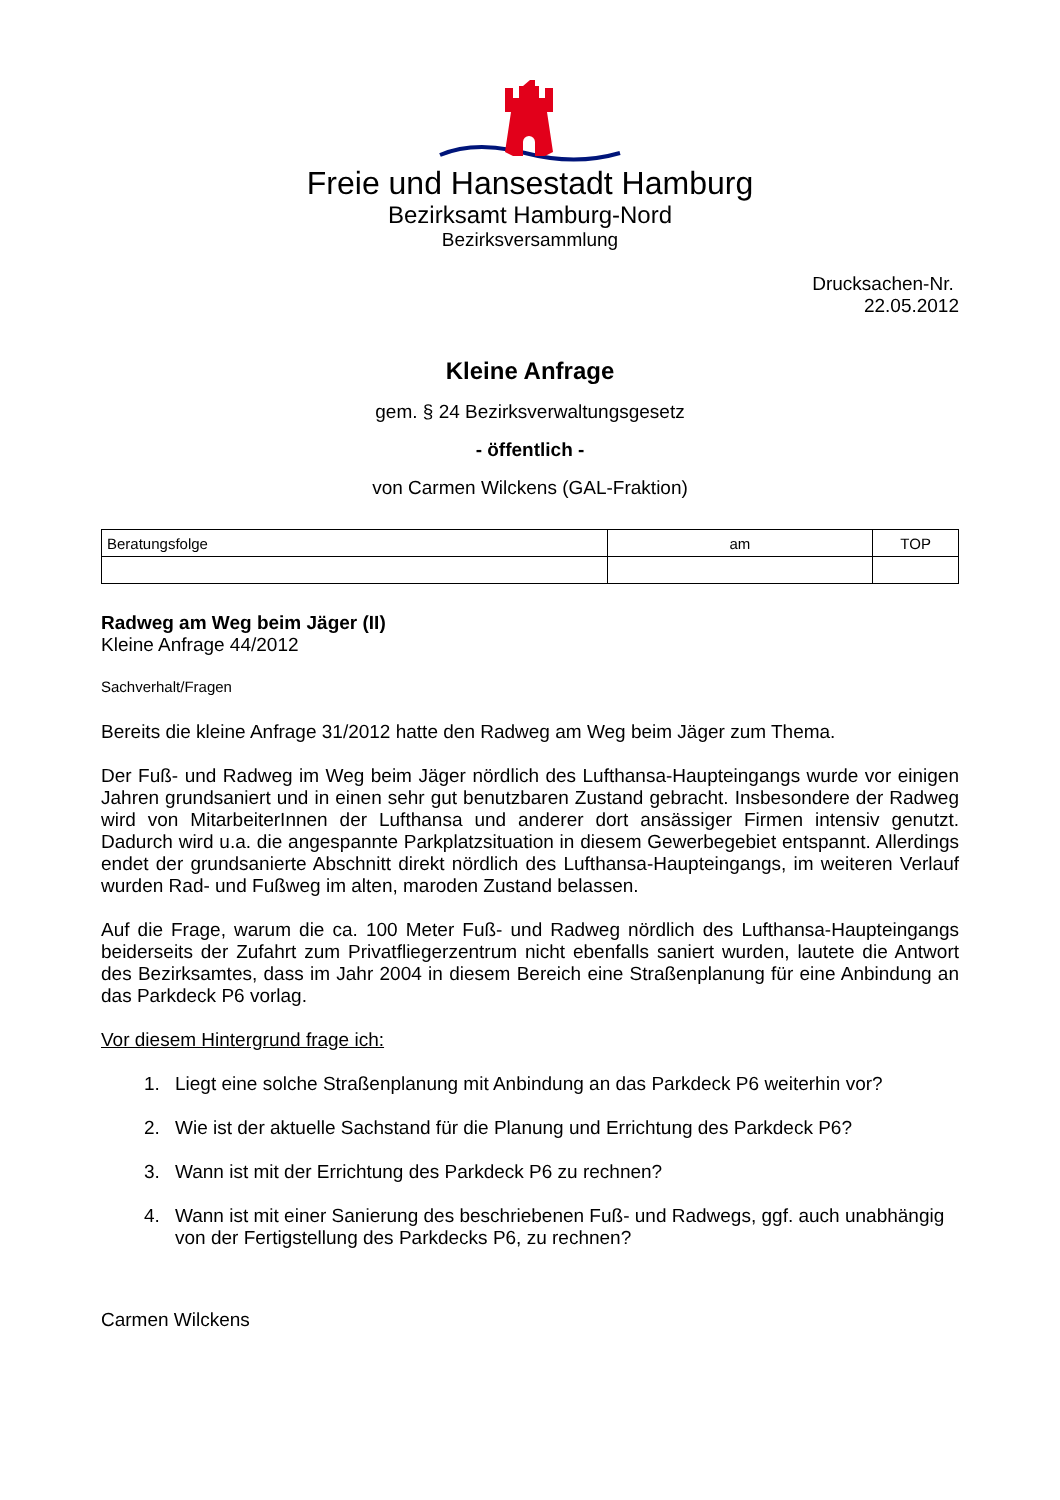Freie und Hansestadt Hamburg
Bezirksamt Hamburg-Nord
Bezirksversammlung
Drucksachen-Nr.
22.05.2012
Kleine Anfrage
gem. § 24 Bezirksverwaltungsgesetz
- öffentlich -
von Carmen Wilckens (GAL-Fraktion)
| Beratungsfolge | am | TOP |
| --- | --- | --- |
Radweg am Weg beim Jäger (II)
Kleine Anfrage 44/2012
Sachverhalt/Fragen
Bereits die kleine Anfrage 31/2012 hatte den Radweg am Weg beim Jäger zum Thema.
Der Fuß- und Radweg im Weg beim Jäger nördlich des Lufthansa-Haupteingangs wurde vor einigen Jahren grundsaniert und in einen sehr gut benutzbaren Zustand gebracht. Insbesondere der Radweg wird von MitarbeiterInnen der Lufthansa und anderer dort ansässiger Firmen intensiv genutzt. Dadurch wird u.a. die angespannte Parkplatzsituation in diesem Gewerbegebiet entspannt. Allerdings endet der grundsanierte Abschnitt direkt nördlich des Lufthansa-Haupteingangs, im weiteren Verlauf wurden Rad- und Fußweg im alten, maroden Zustand belassen.
Auf die Frage, warum die ca. 100 Meter Fuß- und Radweg nördlich des Lufthansa-Haupteingangs beiderseits der Zufahrt zum Privatfliegerzentrum nicht ebenfalls saniert wurden, lautete die Antwort des Bezirksamtes, dass im Jahr 2004 in diesem Bereich eine Straßenplanung für eine Anbindung an das Parkdeck P6 vorlag.
Vor diesem Hintergrund frage ich:
1. Liegt eine solche Straßenplanung mit Anbindung an das Parkdeck P6 weiterhin vor?
2. Wie ist der aktuelle Sachstand für die Planung und Errichtung des Parkdeck P6?
3. Wann ist mit der Errichtung des Parkdeck P6 zu rechnen?
4. Wann ist mit einer Sanierung des beschriebenen Fuß- und Radwegs, ggf. auch unabhängig von der Fertigstellung des Parkdecks P6, zu rechnen?
Carmen Wilckens